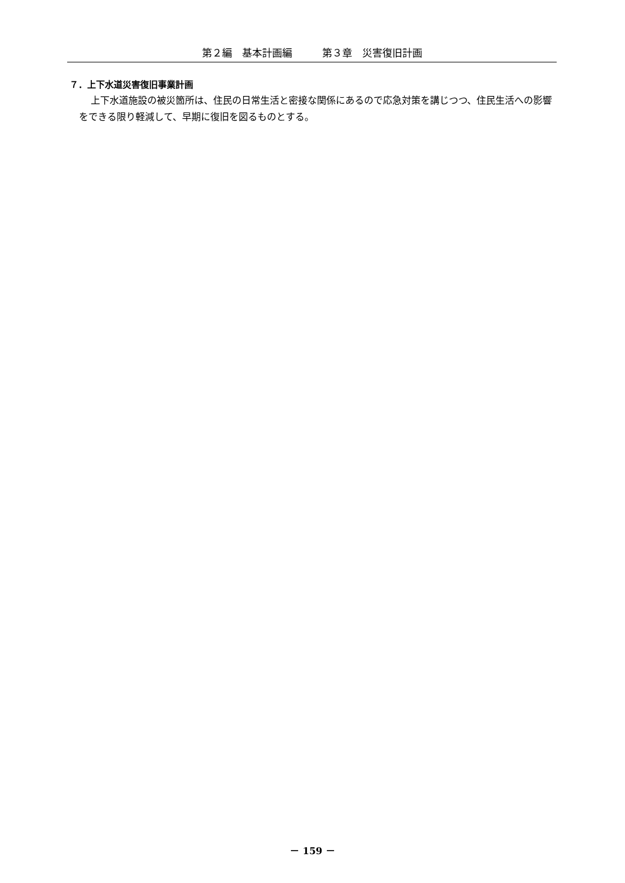第２編　基本計画編　　　第３章　災害復旧計画
７．上下水道災害復旧事業計画
上下水道施設の被災箇所は、住民の日常生活と密接な関係にあるので応急対策を講じつつ、住民生活への影響をできる限り軽減して、早期に復旧を図るものとする。
－ 159 －